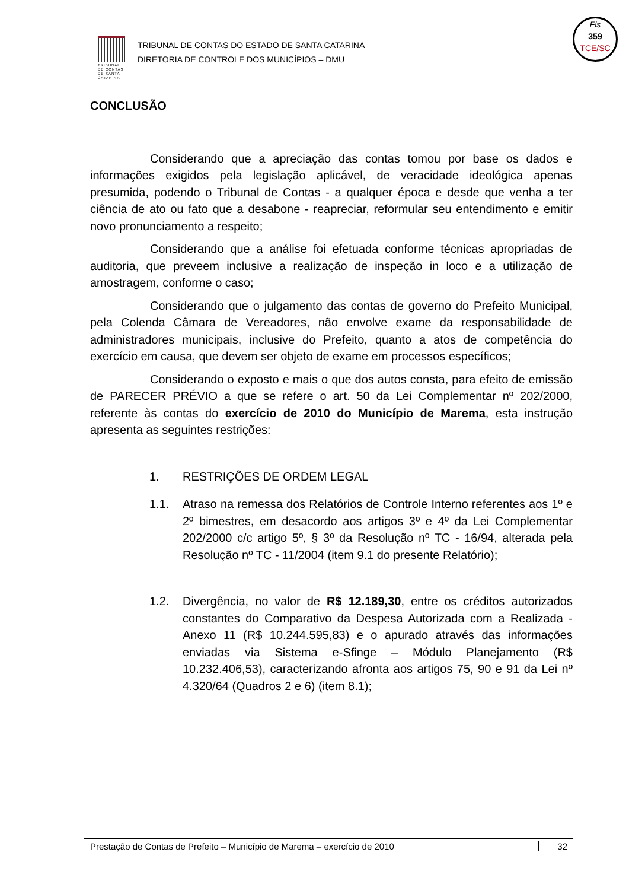TRIBUNAL
DE CONTAS
DE SANTA
CATARINA
TRIBUNAL DE CONTAS DO ESTADO DE SANTA CATARINA
DIRETORIA DE CONTROLE DOS MUNICÍPIOS – DMU
Fls
359
TCE/SC
CONCLUSÃO
Considerando que a apreciação das contas tomou por base os dados e informações exigidos pela legislação aplicável, de veracidade ideológica apenas presumida, podendo o Tribunal de Contas - a qualquer época e desde que venha a ter ciência de ato ou fato que a desabone - reapreciar, reformular seu entendimento e emitir novo pronunciamento a respeito;
Considerando que a análise foi efetuada conforme técnicas apropriadas de auditoria, que preveem inclusive a realização de inspeção in loco e a utilização de amostragem, conforme o caso;
Considerando que o julgamento das contas de governo do Prefeito Municipal, pela Colenda Câmara de Vereadores, não envolve exame da responsabilidade de administradores municipais, inclusive do Prefeito, quanto a atos de competência do exercício em causa, que devem ser objeto de exame em processos específicos;
Considerando o exposto e mais o que dos autos consta, para efeito de emissão de PARECER PRÉVIO a que se refere o art. 50 da Lei Complementar nº 202/2000, referente às contas do exercício de 2010 do Município de Marema, esta instrução apresenta as seguintes restrições:
1. RESTRIÇÕES DE ORDEM LEGAL
1.1. Atraso na remessa dos Relatórios de Controle Interno referentes aos 1º e 2º bimestres, em desacordo aos artigos 3º e 4º da Lei Complementar 202/2000 c/c artigo 5º, § 3º da Resolução nº TC - 16/94, alterada pela Resolução nº TC - 11/2004 (item 9.1 do presente Relatório);
1.2. Divergência, no valor de R$ 12.189,30, entre os créditos autorizados constantes do Comparativo da Despesa Autorizada com a Realizada - Anexo 11 (R$ 10.244.595,83) e o apurado através das informações enviadas via Sistema e-Sfinge – Módulo Planejamento (R$ 10.232.406,53), caracterizando afronta aos artigos 75, 90 e 91 da Lei nº 4.320/64 (Quadros 2 e 6) (item 8.1);
Prestação de Contas de Prefeito – Município de Marema – exercício de 2010 32